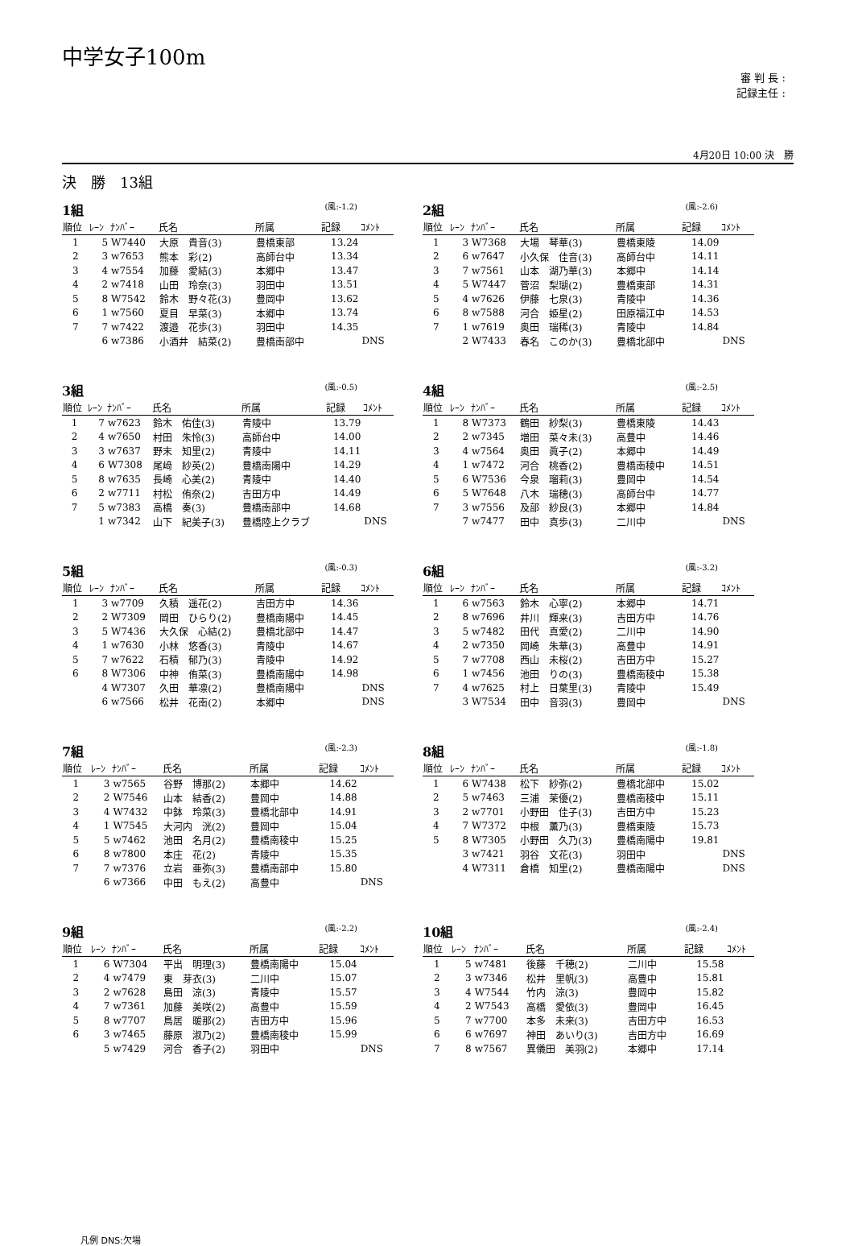中学女子100m
審 判 長 :
記録主任 :
4月20日 10:00 決　勝
決　勝　13組
1組 (風:-1.2)
| 順位 | ﾚｰﾝ | ﾅﾝﾊﾞｰ | 氏名 | 所属 | 記録 | ｺﾒﾝﾄ |
| --- | --- | --- | --- | --- | --- | --- |
| 1 | 5 | W7440 | 大原 貴音(3) | 豊橋東部 | 13.24 | |
| 2 | 3 | w7653 | 熊本 彩(2) | 高師台中 | 13.34 | |
| 3 | 4 | w7554 | 加藤 愛結(3) | 本郷中 | 13.47 | |
| 4 | 2 | w7418 | 山田 玲奈(3) | 羽田中 | 13.51 | |
| 5 | 8 | W7542 | 鈴木 野々花(3) | 豊岡中 | 13.62 | |
| 6 | 1 | w7560 | 夏目 早菜(3) | 本郷中 | 13.74 | |
| 7 | 7 | w7422 | 渡邉 花歩(3) | 羽田中 | 14.35 | |
| | 6 | w7386 | 小酒井 結菜(2) | 豊橋南部中 | | DNS |
2組 (風:-2.6)
| 順位 | ﾚｰﾝ | ﾅﾝﾊﾞｰ | 氏名 | 所属 | 記録 | ｺﾒﾝﾄ |
| --- | --- | --- | --- | --- | --- | --- |
| 1 | 3 | W7368 | 大場 琴華(3) | 豊橋東陵 | 14.09 | |
| 2 | 6 | w7647 | 小久保 佳音(3) | 高師台中 | 14.11 | |
| 3 | 7 | w7561 | 山本 湖乃華(3) | 本郷中 | 14.14 | |
| 4 | 5 | W7447 | 菅沼 梨瑚(2) | 豊橋東部 | 14.31 | |
| 5 | 4 | w7626 | 伊藤 七泉(3) | 青陵中 | 14.36 | |
| 6 | 8 | w7588 | 河合 姫星(2) | 田原福江中 | 14.53 | |
| 7 | 1 | w7619 | 奥田 瑞稀(3) | 青陵中 | 14.84 | |
| | 2 | W7433 | 春名 このか(3) | 豊橋北部中 | | DNS |
3組 (風:-0.5)
| 順位 | ﾚｰﾝ | ﾅﾝﾊﾞｰ | 氏名 | 所属 | 記録 | ｺﾒﾝﾄ |
| --- | --- | --- | --- | --- | --- | --- |
| 1 | 7 | w7623 | 鈴木 佑佳(3) | 青陵中 | 13.79 | |
| 2 | 4 | w7650 | 村田 朱怜(3) | 高師台中 | 14.00 | |
| 3 | 3 | w7637 | 野末 知里(2) | 青陵中 | 14.11 | |
| 4 | 6 | W7308 | 尾﨑 紗英(2) | 豊橋南陽中 | 14.29 | |
| 5 | 8 | w7635 | 長崎 心美(2) | 青陵中 | 14.40 | |
| 6 | 2 | w7711 | 村松 侑奈(2) | 吉田方中 | 14.49 | |
| 7 | 5 | w7383 | 高橋 奏(3) | 豊橋南部中 | 14.68 | |
| | 1 | w7342 | 山下 紀美子(3) | 豊橋陸上クラブ | | DNS |
4組 (風:-2.5)
| 順位 | ﾚｰﾝ | ﾅﾝﾊﾞｰ | 氏名 | 所属 | 記録 | ｺﾒﾝﾄ |
| --- | --- | --- | --- | --- | --- | --- |
| 1 | 8 | W7373 | 鶴田 紗梨(3) | 豊橋東陵 | 14.43 | |
| 2 | 2 | w7345 | 増田 菜々未(3) | 高豊中 | 14.46 | |
| 3 | 4 | w7564 | 奥田 眞子(2) | 本郷中 | 14.49 | |
| 4 | 1 | w7472 | 河合 桃香(2) | 豊橋南稜中 | 14.51 | |
| 5 | 6 | W7536 | 今泉 瑠莉(3) | 豊岡中 | 14.54 | |
| 6 | 5 | W7648 | 八木 瑞穂(3) | 高師台中 | 14.77 | |
| 7 | 3 | w7556 | 及部 紗良(3) | 本郷中 | 14.84 | |
| | 7 | w7477 | 田中 真歩(3) | 二川中 | | DNS |
5組 (風:-0.3)
| 順位 | ﾚｰﾝ | ﾅﾝﾊﾞｰ | 氏名 | 所属 | 記録 | ｺﾒﾝﾄ |
| --- | --- | --- | --- | --- | --- | --- |
| 1 | 3 | w7709 | 久積 遥花(2) | 吉田方中 | 14.36 | |
| 2 | 2 | W7309 | 岡田 ひらり(2) | 豊橋南陽中 | 14.45 | |
| 3 | 5 | W7436 | 大久保 心結(2) | 豊橋北部中 | 14.47 | |
| 4 | 1 | w7630 | 小林 悠香(3) | 青陵中 | 14.67 | |
| 5 | 7 | w7622 | 石積 郁乃(3) | 青陵中 | 14.92 | |
| 6 | 8 | W7306 | 中神 侑菜(3) | 豊橋南陽中 | 14.98 | |
| | 4 | W7307 | 久田 華凛(2) | 豊橋南陽中 | | DNS |
| | 6 | w7566 | 松井 花南(2) | 本郷中 | | DNS |
6組 (風:-3.2)
| 順位 | ﾚｰﾝ | ﾅﾝﾊﾞｰ | 氏名 | 所属 | 記録 | ｺﾒﾝﾄ |
| --- | --- | --- | --- | --- | --- | --- |
| 1 | 6 | w7563 | 鈴木 心寧(2) | 本郷中 | 14.71 | |
| 2 | 8 | w7696 | 井川 輝来(3) | 吉田方中 | 14.76 | |
| 3 | 5 | w7482 | 田代 真愛(2) | 二川中 | 14.90 | |
| 4 | 2 | w7350 | 岡崎 朱華(3) | 高豊中 | 14.91 | |
| 5 | 7 | w7708 | 西山 未桜(2) | 吉田方中 | 15.27 | |
| 6 | 1 | w7456 | 池田 りの(3) | 豊橋南稜中 | 15.38 | |
| 7 | 4 | w7625 | 村上 日葉里(3) | 青陵中 | 15.49 | |
| | 3 | W7534 | 田中 音羽(3) | 豊岡中 | | DNS |
7組 (風:-2.3)
| 順位 | ﾚｰﾝ | ﾅﾝﾊﾞｰ | 氏名 | 所属 | 記録 | ｺﾒﾝﾄ |
| --- | --- | --- | --- | --- | --- | --- |
| 1 | 3 | w7565 | 谷野 博那(2) | 本郷中 | 14.62 | |
| 2 | 2 | W7546 | 山本 結香(2) | 豊岡中 | 14.88 | |
| 3 | 4 | W7432 | 中鉢 玲菜(3) | 豊橋北部中 | 14.91 | |
| 4 | 1 | W7545 | 大河内 洸(2) | 豊岡中 | 15.04 | |
| 5 | 5 | w7462 | 池田 名月(2) | 豊橋南稜中 | 15.25 | |
| 6 | 8 | w7800 | 本庄 花(2) | 青陵中 | 15.35 | |
| 7 | 7 | w7376 | 立岩 亜弥(3) | 豊橋南部中 | 15.80 | |
| | 6 | w7366 | 中田 もえ(2) | 高豊中 | | DNS |
8組 (風:-1.8)
| 順位 | ﾚｰﾝ | ﾅﾝﾊﾞｰ | 氏名 | 所属 | 記録 | ｺﾒﾝﾄ |
| --- | --- | --- | --- | --- | --- | --- |
| 1 | 6 | W7438 | 松下 紗弥(2) | 豊橋北部中 | 15.02 | |
| 2 | 5 | w7463 | 三浦 茉優(2) | 豊橋南稜中 | 15.11 | |
| 3 | 2 | w7701 | 小野田 佳子(3) | 吉田方中 | 15.23 | |
| 4 | 7 | W7372 | 中根 薫乃(3) | 豊橋東陵 | 15.73 | |
| 5 | 8 | W7305 | 小野田 久乃(3) | 豊橋南陽中 | 19.81 | |
| | 3 | w7421 | 羽谷 文花(3) | 羽田中 | | DNS |
| | 4 | W7311 | 倉橋 知里(2) | 豊橋南陽中 | | DNS |
9組 (風:-2.2)
| 順位 | ﾚｰﾝ | ﾅﾝﾊﾞｰ | 氏名 | 所属 | 記録 | ｺﾒﾝﾄ |
| --- | --- | --- | --- | --- | --- | --- |
| 1 | 6 | W7304 | 平出 明理(3) | 豊橋南陽中 | 15.04 | |
| 2 | 4 | w7479 | 東 芽衣(3) | 二川中 | 15.07 | |
| 3 | 2 | w7628 | 島田 涼(3) | 青陵中 | 15.57 | |
| 4 | 7 | w7361 | 加藤 美咲(2) | 高豊中 | 15.59 | |
| 5 | 8 | w7707 | 鳥居 暖那(2) | 吉田方中 | 15.96 | |
| 6 | 3 | w7465 | 藤原 淑乃(2) | 豊橋南稜中 | 15.99 | |
| | 5 | w7429 | 河合 香子(2) | 羽田中 | | DNS |
10組 (風:-2.4)
| 順位 | ﾚｰﾝ | ﾅﾝﾊﾞｰ | 氏名 | 所属 | 記録 | ｺﾒﾝﾄ |
| --- | --- | --- | --- | --- | --- | --- |
| 1 | 5 | w7481 | 後藤 千穂(2) | 二川中 | 15.58 | |
| 2 | 3 | w7346 | 松井 里帆(3) | 高豊中 | 15.81 | |
| 3 | 4 | W7544 | 竹内 涼(3) | 豊岡中 | 15.82 | |
| 4 | 2 | W7543 | 高橋 愛依(3) | 豊岡中 | 16.45 | |
| 5 | 7 | w7700 | 本多 未来(3) | 吉田方中 | 16.53 | |
| 6 | 6 | w7697 | 神田 あいり(3) | 吉田方中 | 16.69 | |
| 7 | 8 | w7567 | 異儀田 美羽(2) | 本郷中 | 17.14 | |
凡例 DNS:欠場